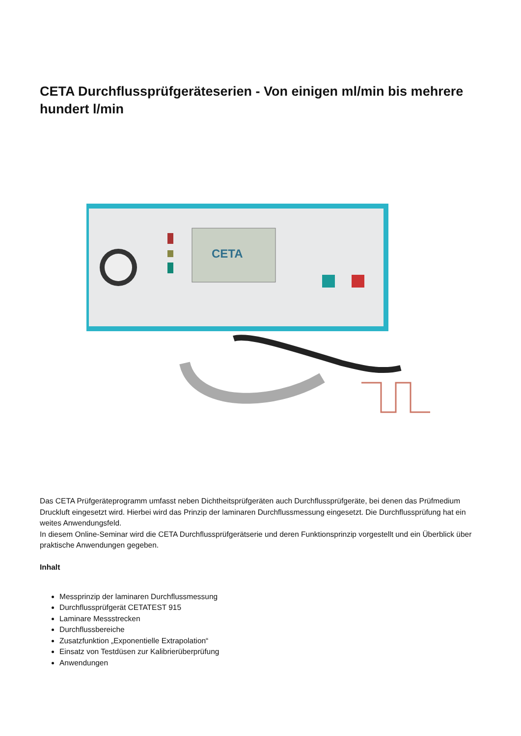CETA Durchflussprüfgeräteserien - Von einigen ml/min bis mehrere hundert l/min
CETA
Das CETA Prüfgeräteprogramm umfasst neben Dichtheitsprüfgeräten auch Durchflussprüfgeräte, bei denen das Prüfmedium Druckluft eingesetzt wird. Hierbei wird das Prinzip der laminaren Durchflussmessung eingesetzt. Die Durchflussprüfung hat ein weites Anwendungsfeld.
In diesem Online-Seminar wird die CETA Durchflussprüfgerätserie und deren Funktionsprinzip vorgestellt und ein Überblick über praktische Anwendungen gegeben.
Inhalt
Messprinzip der laminaren Durchflussmessung
Durchflussprüfgerät CETATEST 915
Laminare Messstrecken
Durchflussbereiche
Zusatzfunktion „Exponentielle Extrapolation“
Einsatz von Testdüsen zur Kalibrierüberprüfung
Anwendungen